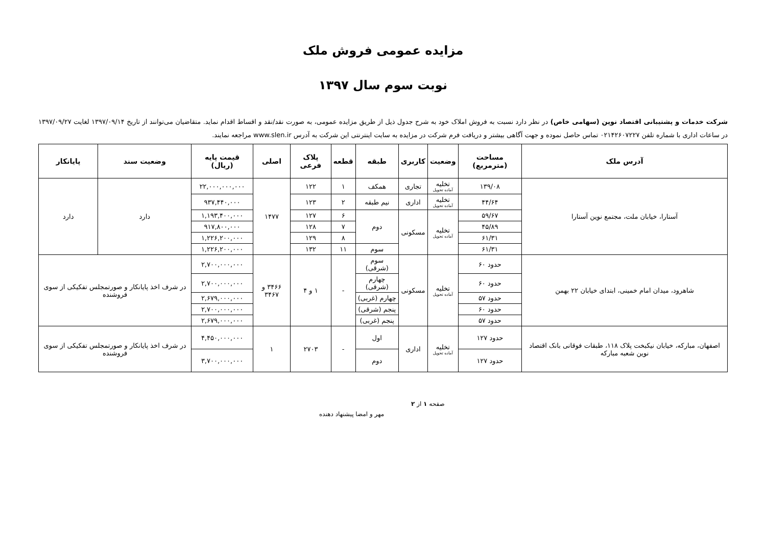مزایده عمومی فروش ملک
نوبت سوم سال ۱۳۹۷
شرکت خدمات و پشتیبانی اقتصاد نوین (سهامی خاص) در نظر دارد نسبت به فروش املاک خود به شرح جدول ذیل از طریق مزایده عمومی، به صورت نقد/نقد و اقساط اقدام نماید. متقاضیان می‌توانند از تاریخ ۱۳۹۷/۰۹/۱۴ لغایت ۱۳۹۷/۰۹/۲۷ در ساعات اداری با شماره تلفن ۰۲۱۴۲۶۰۷۲۲۷ تماس حاصل نموده و جهت آگاهی بیشتر و دریافت فرم شرکت در مزایده به سایت اینترنتی این شرکت به آدرس www.slen.ir مراجعه نمایند.
| آدرس ملک | مساحت (مترمربع) | وضعیت | کاربری | طبقه | قطعه | پلاک فرعی | اصلی | قیمت پایه (ریال) | وضعیت سند | پایانکار |
| --- | --- | --- | --- | --- | --- | --- | --- | --- | --- | --- |
| آستارا، خیابان ملت، مجتمع نوین آستارا | ۱۳۹/۰۸ | تخلیه آماده تحویل | تجاری | همکف | ۱ | ۱۲۲ | ۱۴۷۷ | ۲۲,۰۰۰,۰۰۰,۰۰۰ | دارد | دارد |
| | ۴۴/۶۴ | تخلیه آماده تحویل | اداری | نیم طبقه | ۲ | ۱۲۳ | | ۹۳۷,۴۴۰,۰۰۰ | | |
| | ۵۹/۶۷ | تخلیه آماده تحویل | مسکونی | دوم | ۶ | ۱۲۷ | | ۱,۱۹۳,۴۰۰,۰۰۰ | | |
| | ۴۵/۸۹ | | | | ۷ | ۱۲۸ | | ۹۱۷,۸۰۰,۰۰۰ | | |
| | ۶۱/۳۱ | | | | ۸ | ۱۲۹ | | ۱,۲۲۶,۲۰۰,۰۰۰ | | |
| | ۶۱/۳۱ | | | سوم | ۱۱ | ۱۳۲ | | ۱,۲۲۶,۲۰۰,۰۰۰ | | |
| شاهرود، میدان امام خمینی، ابتدای خیابان ۲۲ بهمن | حدود ۶۰ | تخلیه آماده تحویل | مسکونی | سوم (شرقی) | - | ۱ و ۴ | ۳۴۶۶ و ۳۴۶۷ | ۲,۷۰۰,۰۰۰,۰۰۰ | در شرف اخذ پایانکار و صورتمجلس تفکیکی از سوی فروشنده | |
| | حدود ۶۰ | | | چهارم (شرقی) | | | | ۲,۷۰۰,۰۰۰,۰۰۰ | | |
| | حدود ۵۷ | | | چهارم (غربی) | | | | ۲,۶۷۹,۰۰۰,۰۰۰ | | |
| | حدود ۶۰ | | | پنجم (شرقی) | | | | ۲,۷۰۰,۰۰۰,۰۰۰ | | |
| | حدود ۵۷ | | | پنجم (غربی) | | | | ۲,۶۷۹,۰۰۰,۰۰۰ | | |
| اصفهان، مبارکه، خیابان نیکبخت پلاک ۱۱۸، طبقات فوقانی بانک اقتصاد نوین شعبه مبارکه | حدود ۱۲۷ | تخلیه آماده تحویل | اداری | اول | - | ۲۷۰۳ | ۱ | ۴,۴۵۰,۰۰۰,۰۰۰ | در شرف اخذ پایانکار و صورتمجلس تفکیکی از سوی فروشنده | |
| | حدود ۱۲۷ | | | دوم | | | | ۳,۷۰۰,۰۰۰,۰۰۰ | | |
صفحه ۱ از ۲
مهر و امضا پیشنهاد دهنده